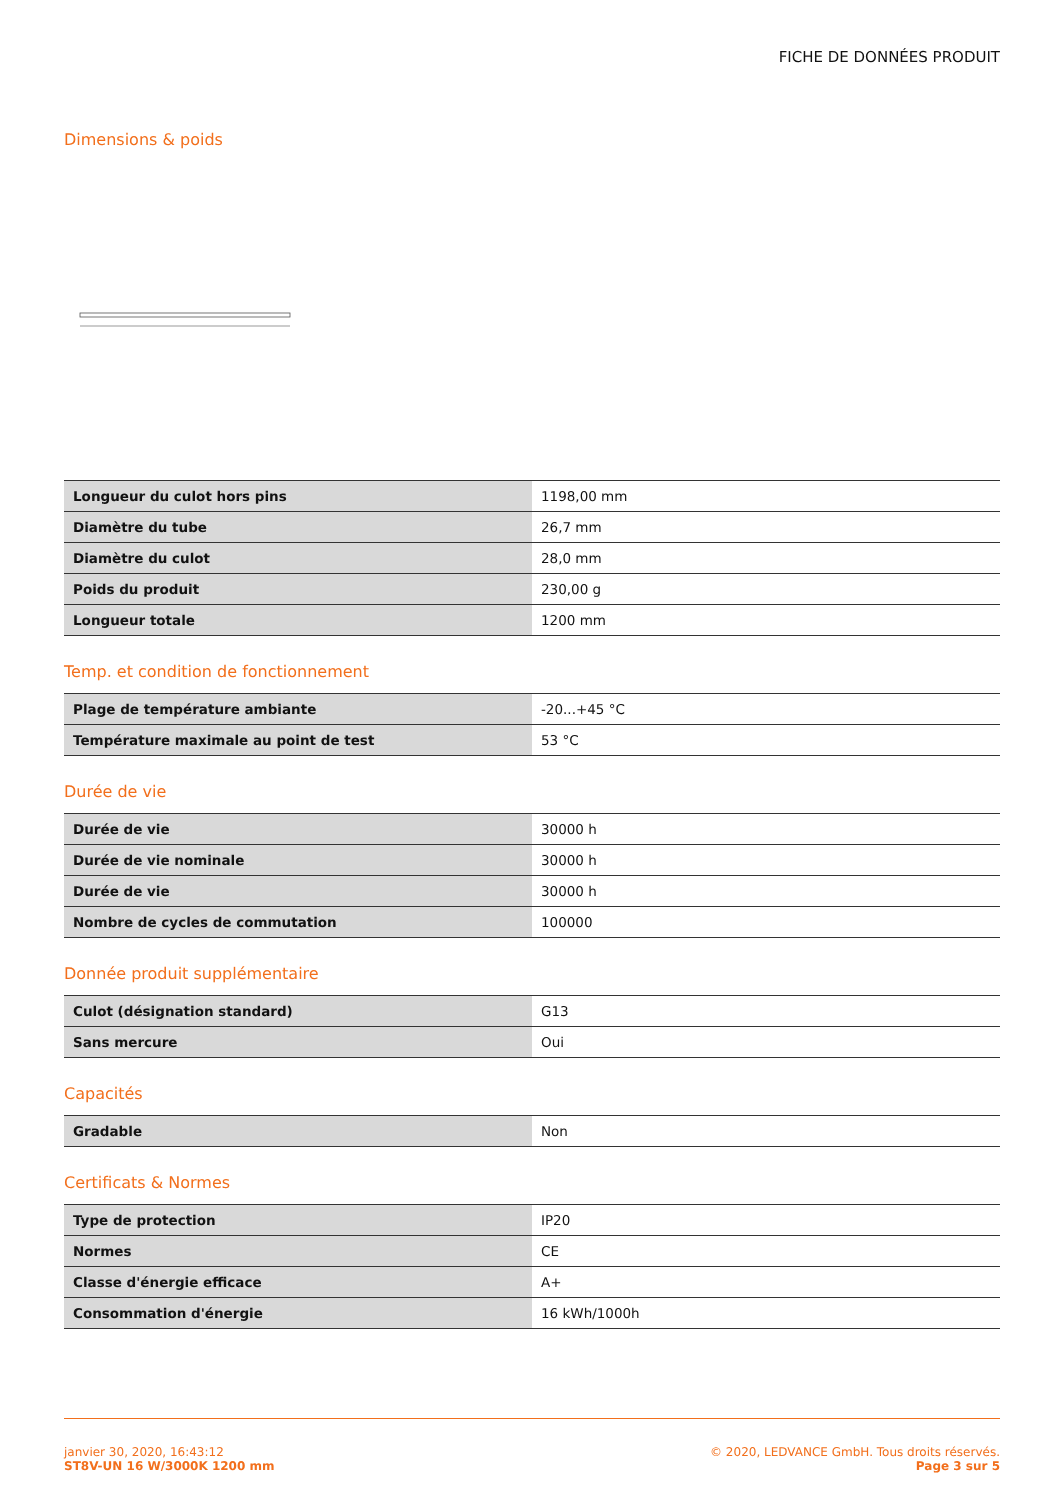FICHE DE DONNÉES PRODUIT
Dimensions & poids
| Longueur du culot hors pins | 1198,00 mm |
| Diamètre du tube | 26,7 mm |
| Diamètre du culot | 28,0 mm |
| Poids du produit | 230,00 g |
| Longueur totale | 1200 mm |
Temp. et condition de fonctionnement
| Plage de température ambiante | -20...+45 °C |
| Température maximale au point de test | 53 °C |
Durée de vie
| Durée de vie | 30000 h |
| Durée de vie nominale | 30000 h |
| Durée de vie | 30000 h |
| Nombre de cycles de commutation | 100000 |
Donnée produit supplémentaire
| Culot (désignation standard) | G13 |
| Sans mercure | Oui |
Capacités
| Gradable | Non |
Certificats & Normes
| Type de protection | IP20 |
| Normes | CE |
| Classe d'énergie efficace | A+ |
| Consommation d'énergie | 16 kWh/1000h |
janvier 30, 2020, 16:43:12
ST8V-UN 16 W/3000K 1200 mm
© 2020, LEDVANCE GmbH. Tous droits réservés.
Page 3 sur 5